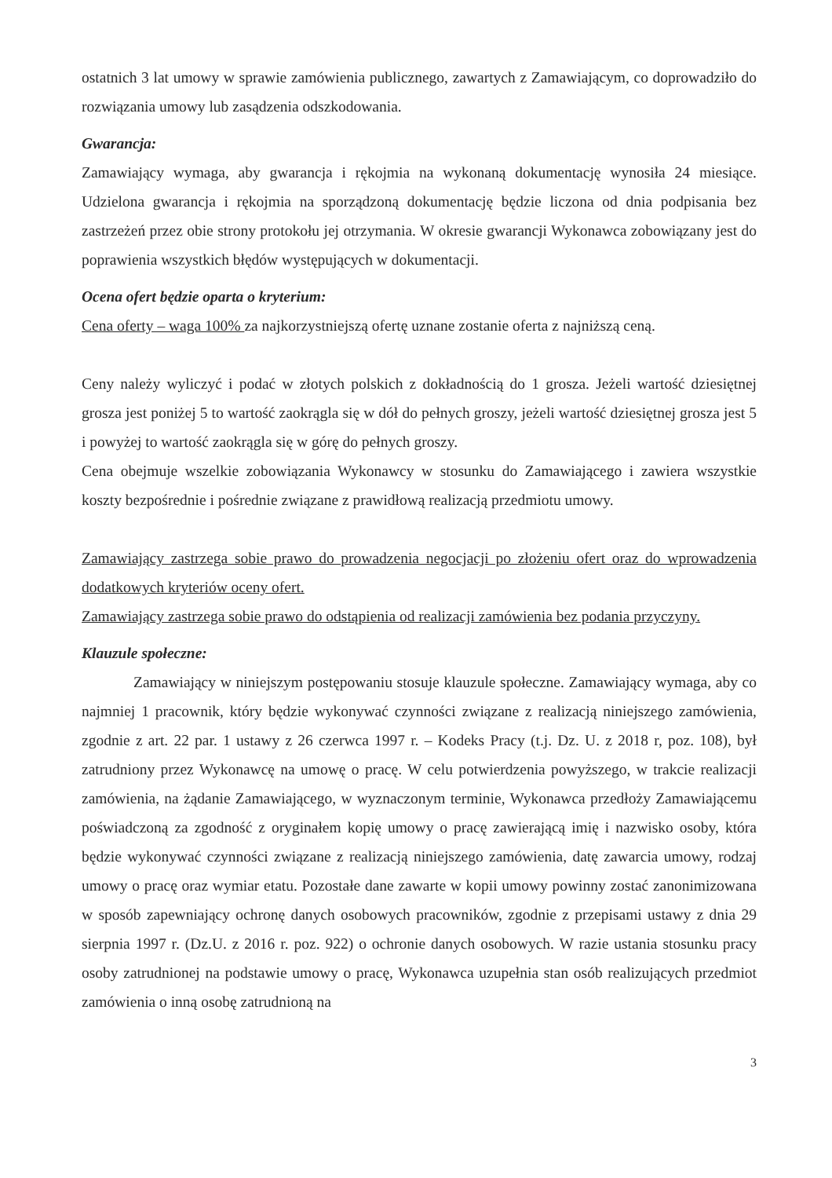ostatnich 3 lat umowy w sprawie zamówienia publicznego, zawartych z Zamawiającym, co doprowadziło do rozwiązania umowy lub zasądzenia odszkodowania.
Gwarancja:
Zamawiający wymaga, aby gwarancja i rękojmia na wykonaną dokumentację wynosiła 24 miesiące. Udzielona gwarancja i rękojmia na sporządzoną dokumentację będzie liczona od dnia podpisania bez zastrzeżeń przez obie strony protokołu jej otrzymania. W okresie gwarancji Wykonawca zobowiązany jest do poprawienia wszystkich błędów występujących w dokumentacji.
Ocena ofert będzie oparta o kryterium:
Cena oferty – waga 100% za najkorzystniejszą ofertę uznane zostanie oferta z najniższą ceną.
Ceny należy wyliczyć i podać w złotych polskich z dokładnością do 1 grosza. Jeżeli wartość dziesiętnej grosza jest poniżej 5 to wartość zaokrągla się w dół do pełnych groszy, jeżeli wartość dziesiętnej grosza jest 5 i powyżej to wartość zaokrągla się w górę do pełnych groszy.
Cena obejmuje wszelkie zobowiązania Wykonawcy w stosunku do Zamawiającego i zawiera wszystkie koszty bezpośrednie i pośrednie związane z prawidłową realizacją przedmiotu umowy.
Zamawiający zastrzega sobie prawo do prowadzenia negocjacji po złożeniu ofert oraz do wprowadzenia dodatkowych kryteriów oceny ofert.
Zamawiający zastrzega sobie prawo do odstąpienia od realizacji zamówienia bez podania przyczyny.
Klauzule społeczne:
Zamawiający w niniejszym postępowaniu stosuje klauzule społeczne. Zamawiający wymaga, aby co najmniej 1 pracownik, który będzie wykonywać czynności związane z realizacją niniejszego zamówienia, zgodnie z art. 22 par. 1 ustawy z 26 czerwca 1997 r. – Kodeks Pracy (t.j. Dz. U. z 2018 r, poz. 108), był zatrudniony przez Wykonawcę na umowę o pracę. W celu potwierdzenia powyższego, w trakcie realizacji zamówienia, na żądanie Zamawiającego, w wyznaczonym terminie, Wykonawca przedłoży Zamawiającemu poświadczoną za zgodność z oryginałem kopię umowy o pracę zawierającą imię i nazwisko osoby, która będzie wykonywać czynności związane z realizacją niniejszego zamówienia, datę zawarcia umowy, rodzaj umowy o pracę oraz wymiar etatu. Pozostałe dane zawarte w kopii umowy powinny zostać zanonimizowana w sposób zapewniający ochronę danych osobowych pracowników, zgodnie z przepisami ustawy z dnia 29 sierpnia 1997 r. (Dz.U. z 2016 r. poz. 922) o ochronie danych osobowych. W razie ustania stosunku pracy osoby zatrudnionej na podstawie umowy o pracę, Wykonawca uzupełnia stan osób realizujących przedmiot zamówienia o inną osobę zatrudnioną na
3